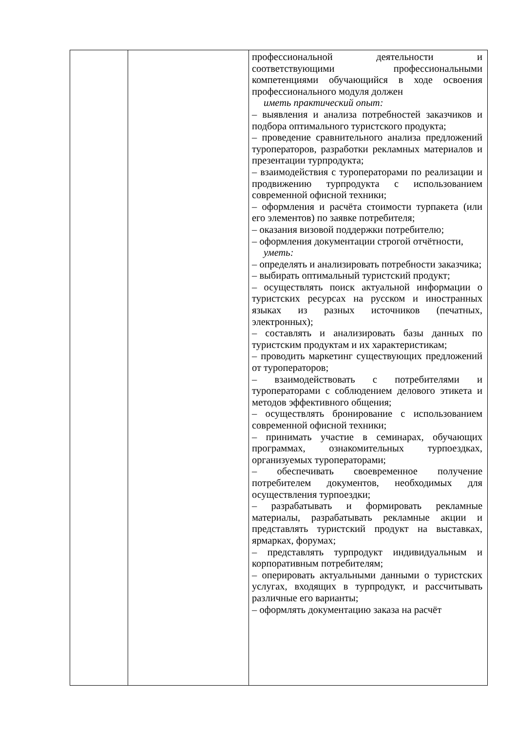| | | профессиональной деятельности и соответствующими профессиональными компетенциями обучающийся в ходе освоения профессионального модуля должен иметь практический опыт: – выявления и анализа потребностей заказчиков и подбора оптимального туристского продукта; – проведение сравнительного анализа предложений туроператоров, разработки рекламных материалов и презентации турпродукта; – взаимодействия с туроператорами по реализации и продвижению турпродукта с использованием современной офисной техники; – оформления и расчёта стоимости турпакета (или его элементов) по заявке потребителя; – оказания визовой поддержки потребителю; – оформления документации строгой отчётности, уметь: – определять и анализировать потребности заказчика; – выбирать оптимальный туристский продукт; – осуществлять поиск актуальной информации о туристских ресурсах на русском и иностранных языках из разных источников (печатных, электронных); – составлять и анализировать базы данных по туристским продуктам и их характеристикам; – проводить маркетинг существующих предложений от туроператоров; – взаимодействовать с потребителями и туроператорами с соблюдением делового этикета и методов эффективного общения; – осуществлять бронирование с использованием современной офисной техники; – принимать участие в семинарах, обучающих программах, ознакомительных турпоездках, организуемых туроператорами; – обеспечивать своевременное получение потребителем документов, необходимых для осуществления турпоездки; – разрабатывать и формировать рекламные материалы, разрабатывать рекламные акции и представлять туристский продукт на выставках, ярмарках, форумах; – представлять турпродукт индивидуальным и корпоративным потребителям; – оперировать актуальными данными о туристских услугах, входящих в турпродукт, и рассчитывать различные его варианты; – оформлять документацию заказа на расчёт |